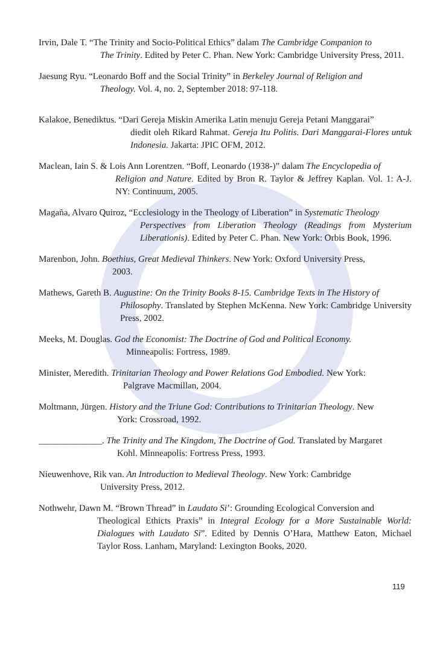Irvin, Dale T. “The Trinity and Socio-Political Ethics” dalam The Cambridge Companion to
The Trinity. Edited by Peter C. Phan. New York: Cambridge University Press, 2011.
Jaesung Ryu. “Leonardo Boff and the Social Trinity” in Berkeley Journal of Religion and
Theology. Vol. 4, no. 2, September 2018: 97-118.
Kalakoe, Benediktus. “Dari Gereja Miskin Amerika Latin menuju Gereja Petani Manggarai”
diedit oleh Rikard Rahmat. Gereja Itu Politis. Dari Manggarai-Flores untuk Indonesia. Jakarta: JPIC OFM, 2012.
Maclean, Iain S. & Lois Ann Lorentzen. “Boff, Leonardo (1938-)” dalam The Encyclopedia of
Religion and Nature. Edited by Bron R. Taylor & Jeffrey Kaplan. Vol. 1: A-J. NY: Continuum, 2005.
Magaña, Alvaro Quiroz, “Ecclesiology in the Theology of Liberation” in Systematic Theology
Perspectives from Liberation Theology (Readings from Mysterium Liberationis). Edited by Peter C. Phan. New York: Orbis Book, 1996.
Marenbon, John. Boethius, Great Medieval Thinkers. New York: Oxford University Press,
2003.
Mathews, Gareth B. Augustine: On the Trinity Books 8-15. Cambridge Texts in The History of
Philosophy. Translated by Stephen McKenna. New York: Cambridge University Press, 2002.
Meeks, M. Douglas. God the Economist: The Doctrine of God and Political Economy.
Minneapolis: Fortress, 1989.
Minister, Meredith. Trinitarian Theology and Power Relations God Embodied. New York:
Palgrave Macmillan, 2004.
Moltmann, Jürgen. History and the Triune God: Contributions to Trinitarian Theology. New
York: Crossroad, 1992.
______________. The Trinity and The Kingdom, The Doctrine of God. Translated by Margaret
Kohl. Minneapolis: Fortress Press, 1993.
Nieuwenhove, Rik van. An Introduction to Medieval Theology. New York: Cambridge
University Press, 2012.
Nothwehr, Dawn M. “Brown Thread” in Laudato Si’: Grounding Ecological Conversion and
Theological Ethicts Praxis” in Integral Ecology for a More Sustainable World: Dialogues with Laudato Si”. Edited by Dennis O’Hara, Matthew Eaton, Michael Taylor Ross. Lanham, Maryland: Lexington Books, 2020.
119